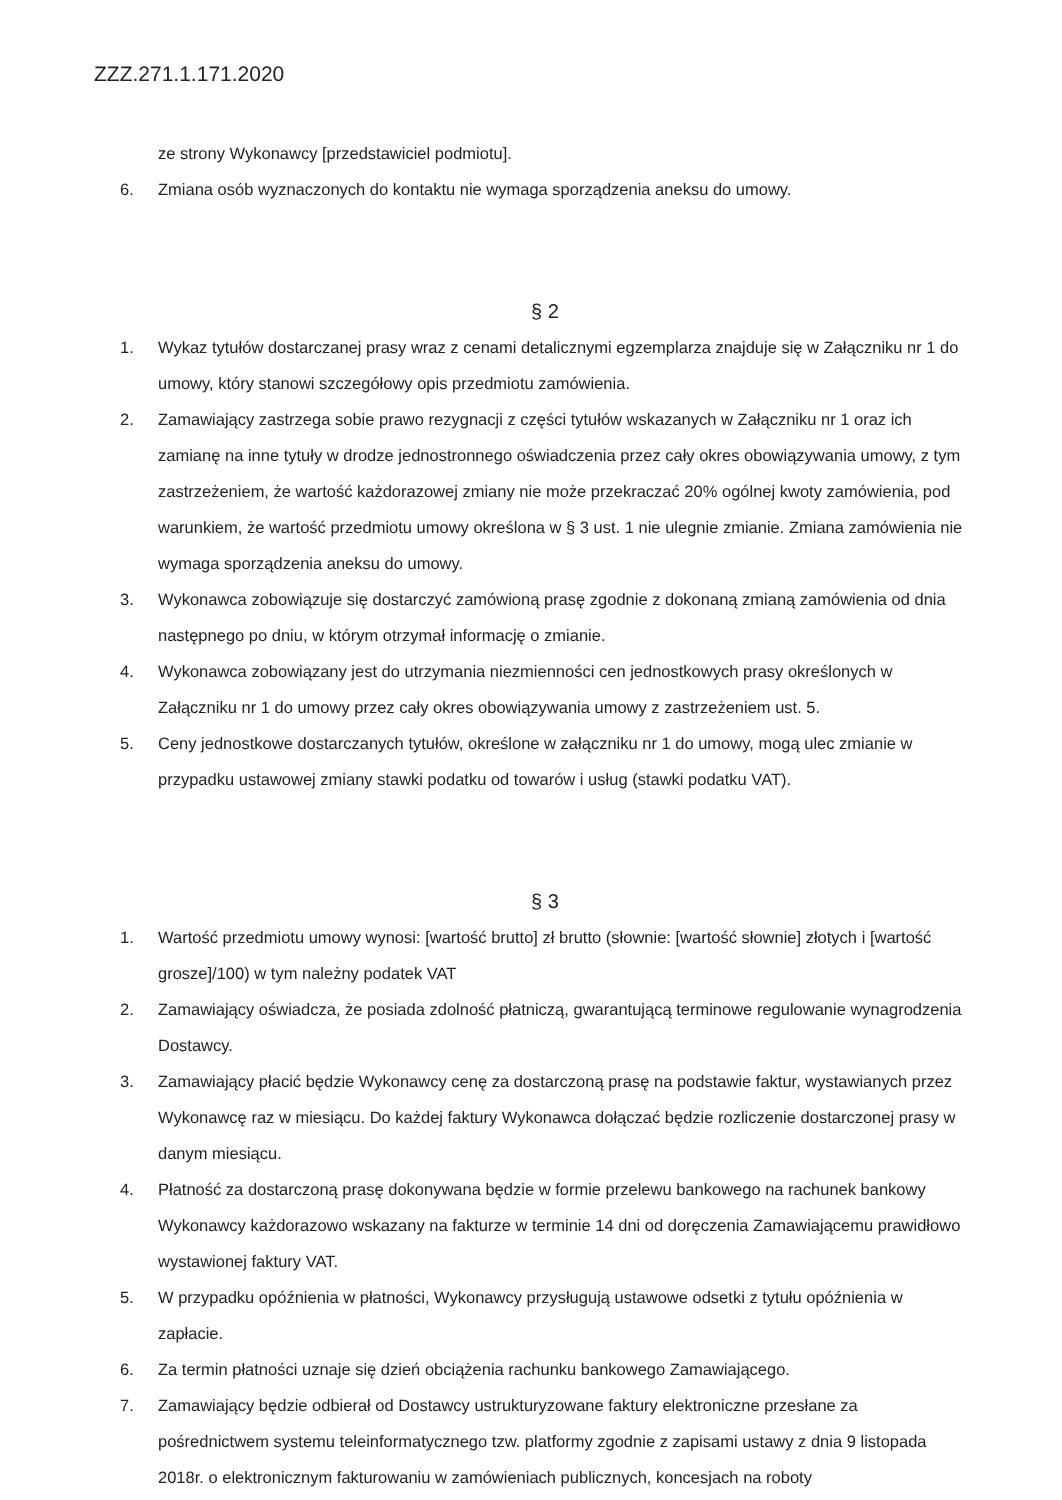ZZZ.271.1.171.2020
ze strony Wykonawcy [przedstawiciel podmiotu].
6. Zmiana osób wyznaczonych do kontaktu nie wymaga sporządzenia aneksu do umowy.
§ 2
1. Wykaz tytułów dostarczanej prasy wraz z cenami detalicznymi egzemplarza znajduje się w Załączniku nr 1 do umowy, który stanowi szczegółowy opis przedmiotu zamówienia.
2. Zamawiający zastrzega sobie prawo rezygnacji z części tytułów wskazanych w Załączniku nr 1 oraz ich zamianę na inne tytuły w drodze jednostronnego oświadczenia przez cały okres obowiązywania umowy, z tym zastrzeżeniem, że wartość każdorazowej zmiany nie może przekraczać 20% ogólnej kwoty zamówienia, pod warunkiem, że wartość przedmiotu umowy określona w § 3 ust. 1 nie ulegnie zmianie. Zmiana zamówienia nie wymaga sporządzenia aneksu do umowy.
3. Wykonawca zobowiązuje się dostarczyć zamówioną prasę zgodnie z dokonaną zmianą zamówienia od dnia następnego po dniu, w którym otrzymał informację o zmianie.
4. Wykonawca zobowiązany jest do utrzymania niezmienności cen jednostkowych prasy określonych w Załączniku nr 1 do umowy przez cały okres obowiązywania umowy z zastrzeżeniem ust. 5.
5. Ceny jednostkowe dostarczanych tytułów, określone w załączniku nr 1 do umowy, mogą ulec zmianie w przypadku ustawowej zmiany stawki podatku od towarów i usług (stawki podatku VAT).
§ 3
1. Wartość przedmiotu umowy wynosi: [wartość brutto] zł brutto (słownie: [wartość słownie] złotych i [wartość grosze]/100) w tym należny podatek VAT
2. Zamawiający oświadcza, że posiada zdolność płatniczą, gwarantującą terminowe regulowanie wynagrodzenia Dostawcy.
3. Zamawiający płacić będzie Wykonawcy cenę za dostarczoną prasę na podstawie faktur, wystawianych przez Wykonawcę raz w miesiącu. Do każdej faktury Wykonawca dołączać będzie rozliczenie dostarczonej prasy w danym miesiącu.
4. Płatność za dostarczoną prasę dokonywana będzie w formie przelewu bankowego na rachunek bankowy Wykonawcy każdorazowo wskazany na fakturze w terminie 14 dni od doręczenia Zamawiającemu prawidłowo wystawionej faktury VAT.
5. W przypadku opóźnienia w płatności, Wykonawcy przysługują ustawowe odsetki z tytułu opóźnienia w zapłacie.
6. Za termin płatności uznaje się dzień obciążenia rachunku bankowego Zamawiającego.
7. Zamawiający będzie odbierał od Dostawcy ustrukturyzowane faktury elektroniczne przesłane za pośrednictwem systemu teleinformatycznego tzw. platformy zgodnie z zapisami ustawy z dnia 9 listopada 2018r. o elektronicznym fakturowaniu w zamówieniach publicznych, koncesjach na roboty